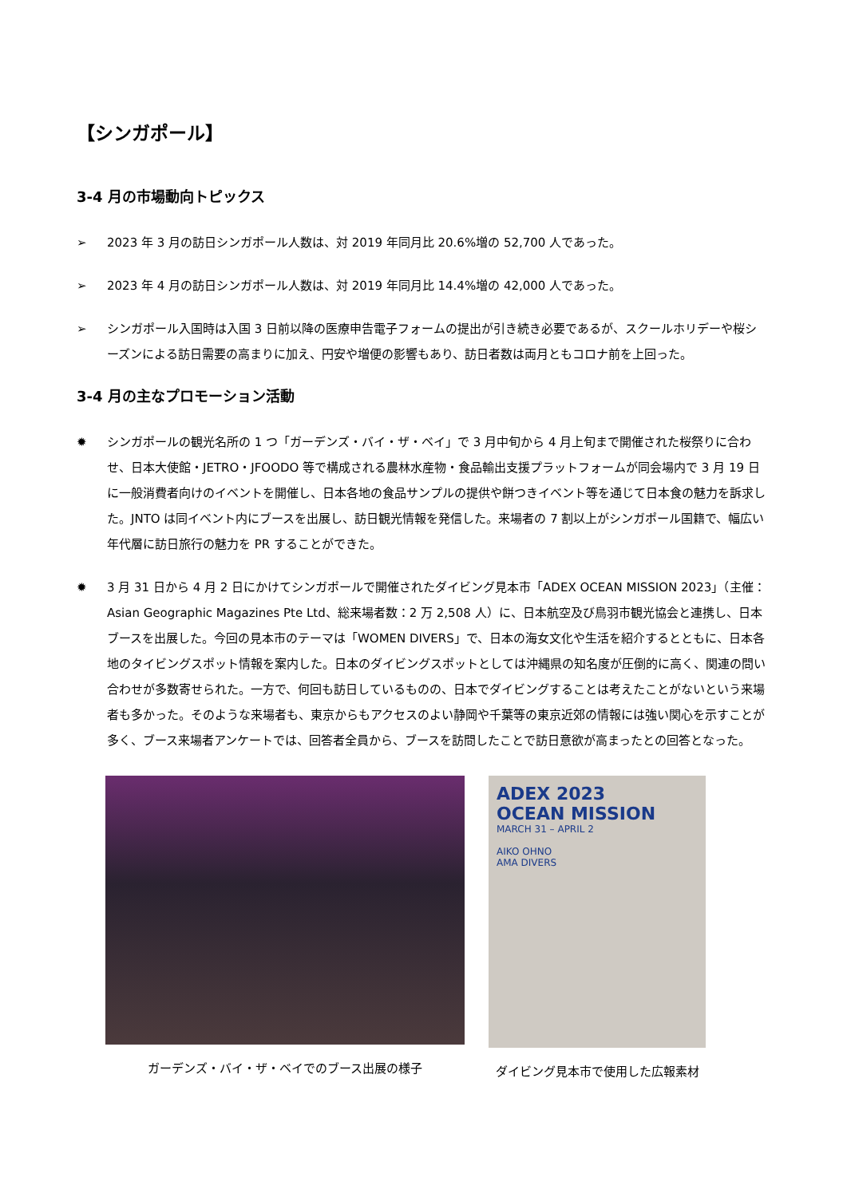【シンガポール】
3-4 月の市場動向トピックス
➢ 2023 年 3 月の訪日シンガポール人数は、対 2019 年同月比 20.6%増の 52,700 人であった。
➢ 2023 年 4 月の訪日シンガポール人数は、対 2019 年同月比 14.4%増の 42,000 人であった。
➢ シンガポール入国時は入国 3 日前以降の医療申告電子フォームの提出が引き続き必要であるが、スクールホリデーや桜シーズンによる訪日需要の高まりに加え、円安や増便の影響もあり、訪日者数は両月ともコロナ前を上回った。
3-4 月の主なプロモーション活動
✹ シンガポールの観光名所の 1 つ「ガーデンズ・バイ・ザ・ベイ」で 3 月中旬から 4 月上旬まで開催された桜祭りに合わせ、日本大使館・JETRO・JFOODO 等で構成される農林水産物・食品輸出支援プラットフォームが同会場内で 3 月 19 日に一般消費者向けのイベントを開催し、日本各地の食品サンプルの提供や餅つきイベント等を通じて日本食の魅力を訴求した。JNTO は同イベント内にブースを出展し、訪日観光情報を発信した。来場者の 7 割以上がシンガポール国籍で、幅広い年代層に訪日旅行の魅力を PR することができた。
✹ 3 月 31 日から 4 月 2 日にかけてシンガポールで開催されたダイビング見本市「ADEX OCEAN MISSION 2023」（主催：Asian Geographic Magazines Pte Ltd、総来場者数：2 万 2,508 人）に、日本航空及び鳥羽市観光協会と連携し、日本ブースを出展した。今回の見本市のテーマは「WOMEN DIVERS」で、日本の海女文化や生活を紹介するとともに、日本各地のタイビングスポット情報を案内した。日本のダイビングスポットとしては沖縄県の知名度が圧倒的に高く、関連の問い合わせが多数寄せられた。一方で、何回も訪日しているものの、日本でダイビングすることは考えたことがないという来場者も多かった。そのような来場者も、東京からもアクセスのよい静岡や千葉等の東京近郊の情報には強い関心を示すことが多く、ブース来場者アンケートでは、回答者全員から、ブースを訪問したことで訪日意欲が高まったとの回答となった。
ガーデンズ・バイ・ザ・ベイでのブース出展の様子
ADEX 2023
OCEAN MISSION
MARCH 31 – APRIL 2
AIKO OHNO
AMA DIVERS
ダイビング見本市で使用した広報素材